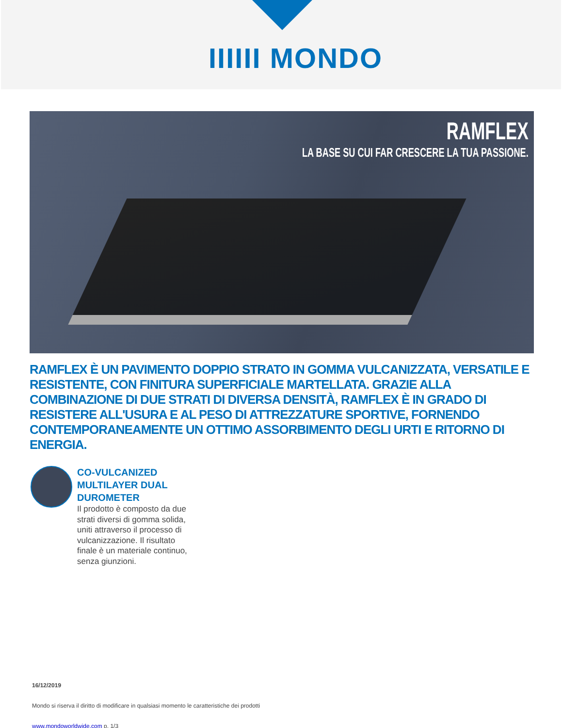IIIIII MONDO
RAMFLEX
LA BASE SU CUI FAR CRESCERE LA TUA PASSIONE.
RAMFLEX È UN PAVIMENTO DOPPIO STRATO IN GOMMA VULCANIZZATA, VERSATILE E RESISTENTE, CON FINITURA SUPERFICIALE MARTELLATA. GRAZIE ALLA COMBINAZIONE DI DUE STRATI DI DIVERSA DENSITÀ, RAMFLEX È IN GRADO DI RESISTERE ALL'USURA E AL PESO DI ATTREZZATURE SPORTIVE, FORNENDO CONTEMPORANEAMENTE UN OTTIMO ASSORBIMENTO DEGLI URTI E RITORNO DI ENERGIA.
CO-VULCANIZED MULTILAYER DUAL DUROMETER
Il prodotto è composto da due strati diversi di gomma solida, uniti attraverso il processo di vulcanizzazione. Il risultato finale è un materiale continuo, senza giunzioni.
16/12/2019
Mondo si riserva il diritto di modificare in qualsiasi momento le caratteristiche dei prodotti
www.mondoworldwide.com p. 1/3